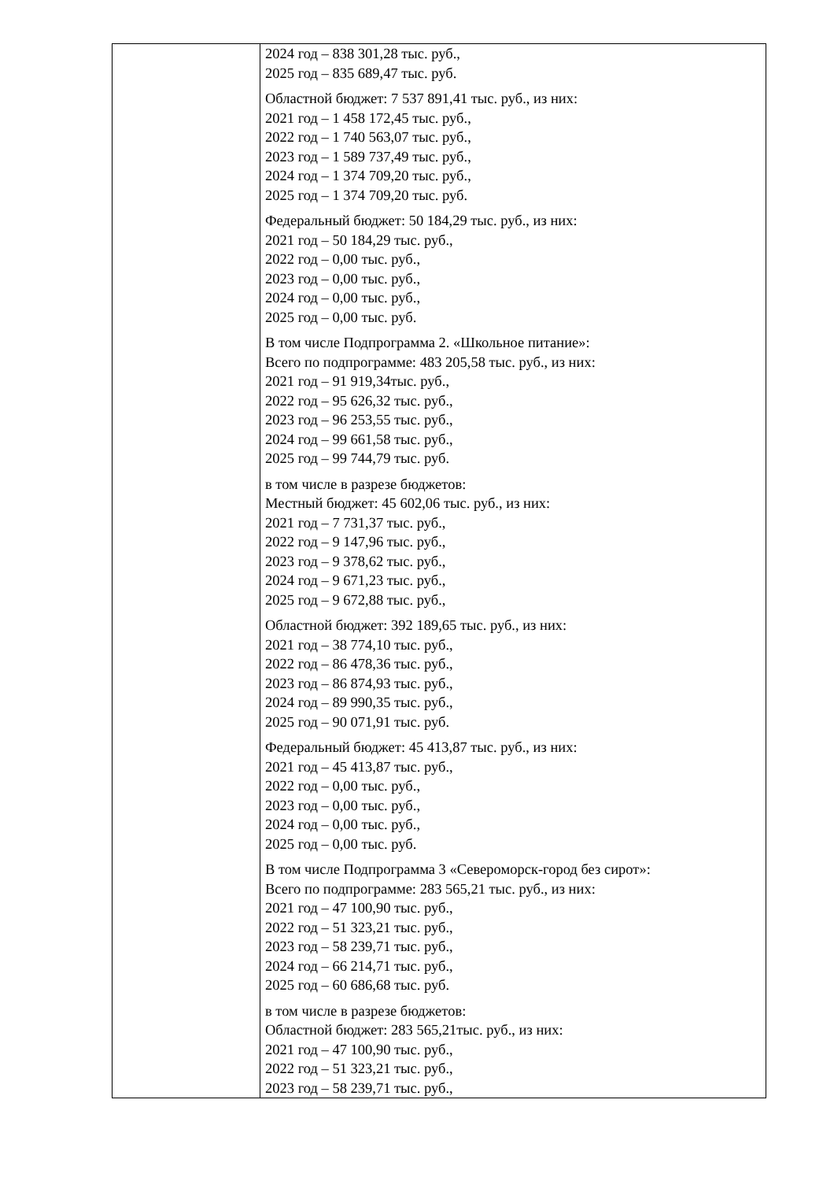| | 2024 год – 838 301,28 тыс. руб., 2025 год – 835 689,47 тыс. руб. Областной бюджет: 7 537 891,41 тыс. руб., из них: 2021 год – 1 458 172,45 тыс. руб., 2022 год – 1 740 563,07 тыс. руб., 2023 год – 1 589 737,49 тыс. руб., 2024 год – 1 374 709,20 тыс. руб., 2025 год – 1 374 709,20 тыс. руб. Федеральный бюджет: 50 184,29 тыс. руб., из них: 2021 год – 50 184,29 тыс. руб., 2022 год – 0,00 тыс. руб., 2023 год – 0,00 тыс. руб., 2024 год – 0,00 тыс. руб., 2025 год – 0,00 тыс. руб. В том числе Подпрограмма 2. «Школьное питание»: Всего по подпрограмме: 483 205,58 тыс. руб., из них: 2021 год – 91 919,34тыс. руб., 2022 год – 95 626,32 тыс. руб., 2023 год – 96 253,55 тыс. руб., 2024 год – 99 661,58 тыс. руб., 2025 год – 99 744,79 тыс. руб. в том числе в разрезе бюджетов: Местный бюджет: 45 602,06 тыс. руб., из них: 2021 год – 7 731,37 тыс. руб., 2022 год – 9 147,96 тыс. руб., 2023 год – 9 378,62 тыс. руб., 2024 год – 9 671,23 тыс. руб., 2025 год – 9 672,88 тыс. руб., Областной бюджет: 392 189,65 тыс. руб., из них: 2021 год – 38 774,10 тыс. руб., 2022 год – 86 478,36 тыс. руб., 2023 год – 86 874,93 тыс. руб., 2024 год – 89 990,35 тыс. руб., 2025 год – 90 071,91 тыс. руб. Федеральный бюджет: 45 413,87 тыс. руб., из них: 2021 год – 45 413,87 тыс. руб., 2022 год – 0,00 тыс. руб., 2023 год – 0,00 тыс. руб., 2024 год – 0,00 тыс. руб., 2025 год – 0,00 тыс. руб. В том числе Подпрограмма 3 «Североморск-город без сирот»: Всего по подпрограмме: 283 565,21 тыс. руб., из них: 2021 год – 47 100,90 тыс. руб., 2022 год – 51 323,21 тыс. руб., 2023 год – 58 239,71 тыс. руб., 2024 год – 66 214,71 тыс. руб., 2025 год – 60 686,68 тыс. руб. в том числе в разрезе бюджетов: Областной бюджет: 283 565,21тыс. руб., из них: 2021 год – 47 100,90 тыс. руб., 2022 год – 51 323,21 тыс. руб., 2023 год – 58 239,71 тыс. руб., |